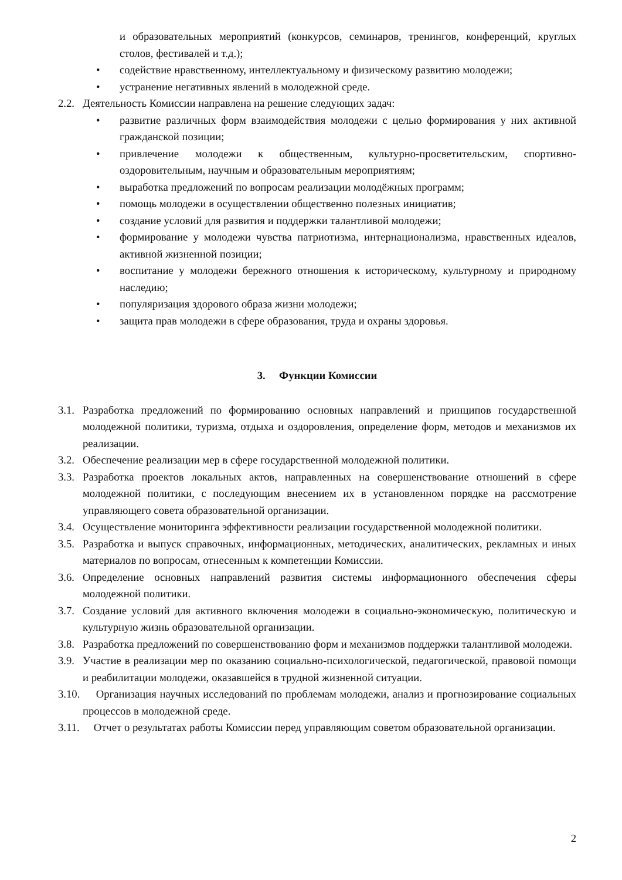и образовательных мероприятий (конкурсов, семинаров, тренингов, конференций, круглых столов, фестивалей и т.д.);
• содействие нравственному, интеллектуальному и физическому развитию молодежи;
• устранение негативных явлений в молодежной среде.
2.2.
Деятельность Комиссии направлена на решение следующих задач:
• развитие различных форм взаимодействия молодежи с целью формирования у них активной гражданской позиции;
• привлечение молодежи к общественным, культурно-просветительским, спортивно-оздоровительным, научным и образовательным мероприятиям;
• выработка предложений по вопросам реализации молодёжных программ;
• помощь молодежи в осуществлении общественно полезных инициатив;
• создание условий для развития и поддержки талантливой молодежи;
• формирование у молодежи чувства патриотизма, интернационализма, нравственных идеалов, активной жизненной позиции;
• воспитание у молодежи бережного отношения к историческому, культурному и природному наследию;
• популяризация здорового образа жизни молодежи;
• защита прав молодежи в сфере образования, труда и охраны здоровья.
3. Функции Комиссии
3.1.
Разработка предложений по формированию основных направлений и принципов государственной молодежной политики, туризма, отдыха и оздоровления, определение форм, методов и механизмов их реализации.
3.2.
Обеспечение реализации мер в сфере государственной молодежной политики.
3.3.
Разработка проектов локальных актов, направленных на совершенствование отношений в сфере молодежной политики, с последующим внесением их в установленном порядке на рассмотрение управляющего совета образовательной организации.
3.4.
Осуществление мониторинга эффективности реализации государственной молодежной политики.
3.5.
Разработка и выпуск справочных, информационных, методических, аналитических, рекламных и иных материалов по вопросам, отнесенным к компетенции Комиссии.
3.6.
Определение основных направлений развития системы информационного обеспечения сферы молодежной политики.
3.7.
Создание условий для активного включения молодежи в социально-экономическую, политическую и культурную жизнь образовательной организации.
3.8.
Разработка предложений по совершенствованию форм и механизмов поддержки талантливой молодежи.
3.9.
Участие в реализации мер по оказанию социально-психологической, педагогической, правовой помощи и реабилитации молодежи, оказавшейся в трудной жизненной ситуации.
3.10.
Организация научных исследований по проблемам молодежи, анализ и прогнозирование социальных процессов в молодежной среде.
3.11.
Отчет о результатах работы Комиссии перед управляющим советом образовательной организации.
2